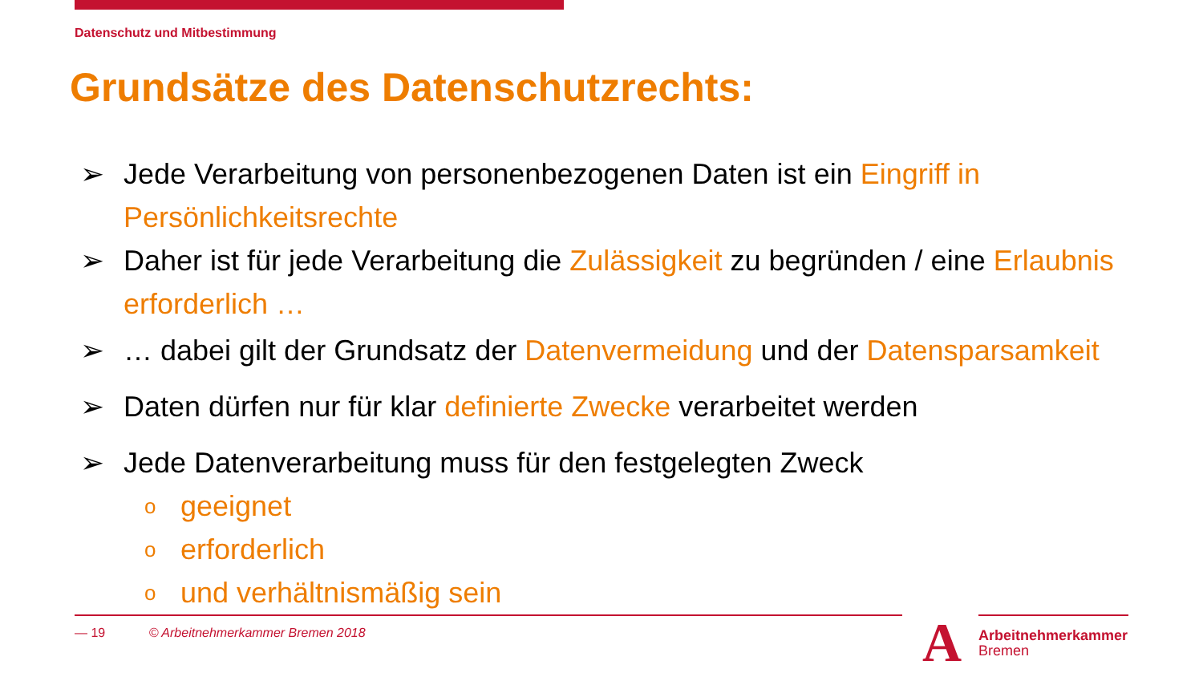Datenschutz und Mitbestimmung
Grundsätze des Datenschutzrechts:
➢ Jede Verarbeitung von personenbezogenen Daten ist ein Eingriff in Persönlichkeitsrechte
➢ Daher ist für jede Verarbeitung die Zulässigkeit zu begründen / eine Erlaubnis erforderlich …
➢ … dabei gilt der Grundsatz der Datenvermeidung und der Datensparsamkeit
➢ Daten dürfen nur für klar definierte Zwecke verarbeitet werden
➢ Jede Datenverarbeitung muss für den festgelegten Zweck
ogeeignet
oerforderlich
ound verhältnismäßig sein
— 19 © Arbeitnehmerkammer Bremen 2018
A Arbeitnehmerkammer
Bremen